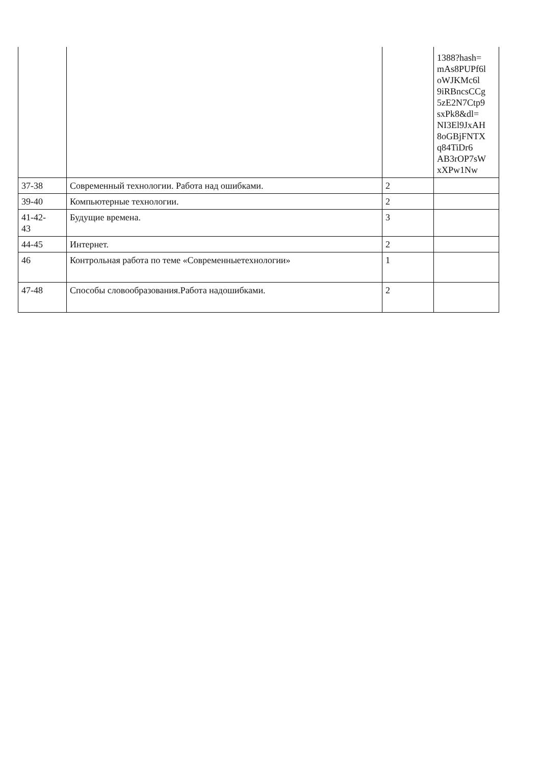| | | | 1388?hash= mAs8PUPf6l oWJKMc6l 9iRBncsCCg 5zE2N7Ctp9 sxPk8&dl= NI3El9JxAH 8oGBjFNTX q84TiDr6 AB3rOP7sW xXPw1Nw |
| 37-38 | Современный технологии. Работа над ошибками. | 2 | |
| 39-40 | Компьютерные технологии. | 2 | |
| 41-42- 43 | Будущие времена. | 3 | |
| 44-45 | Интернет. | 2 | |
| 46 | Контрольная работа по теме «Современныетехнологии» | 1 | |
| 47-48 | Способы словообразования.Работа надошибками. | 2 | |